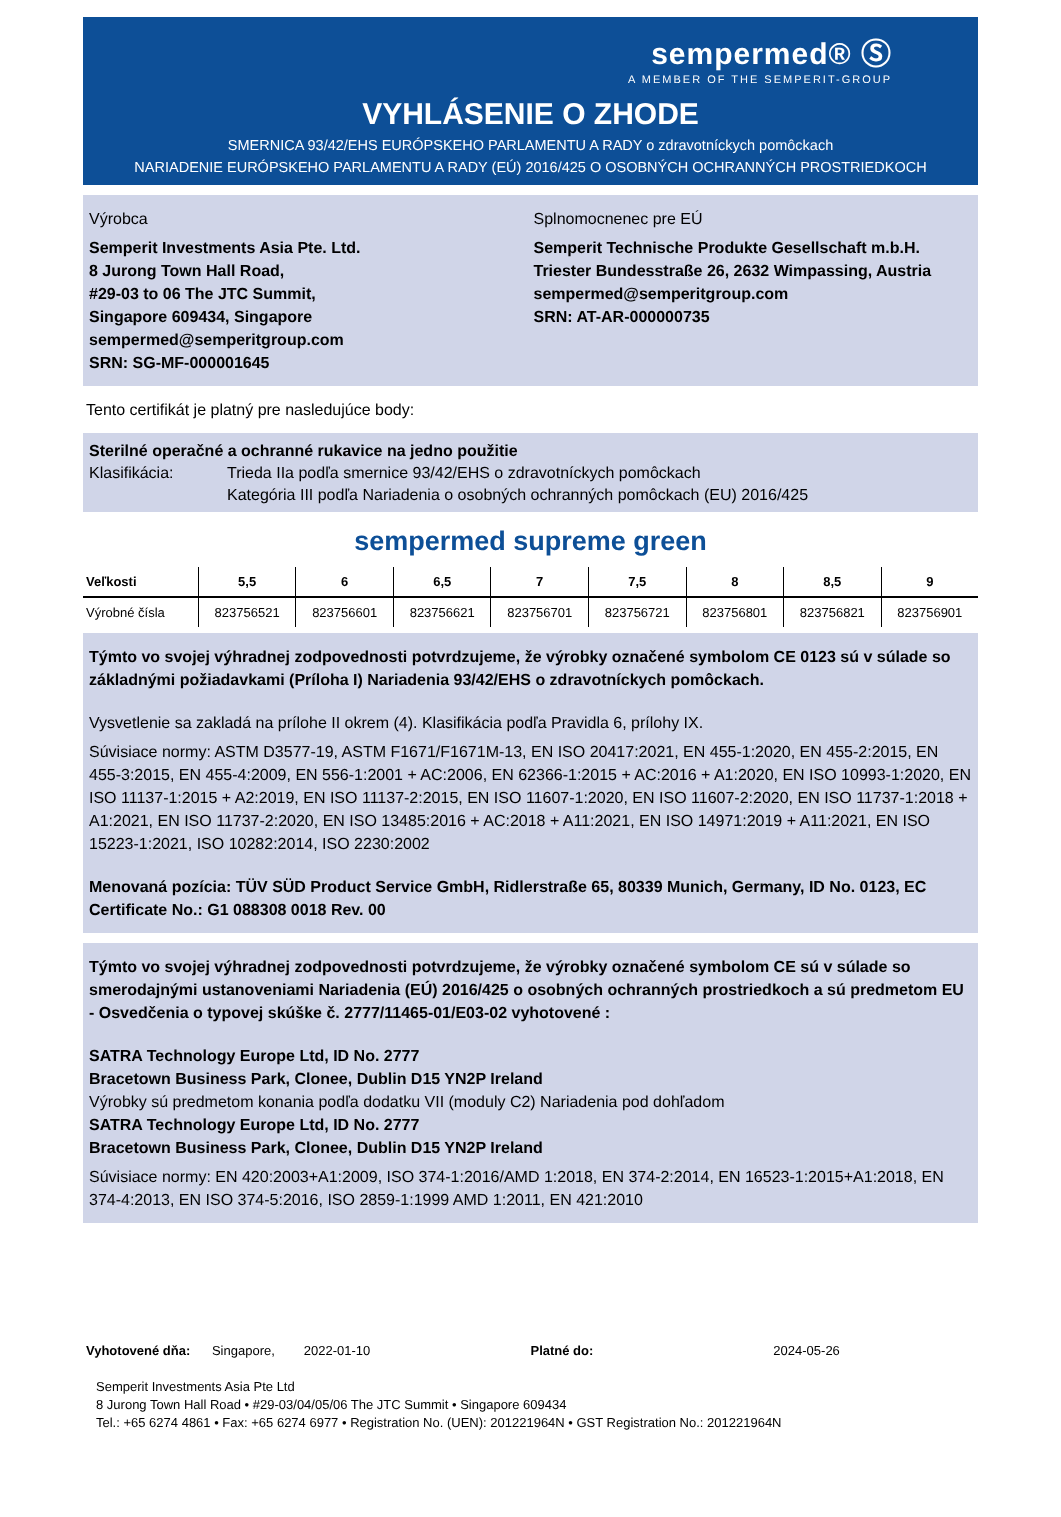sempermed® Ⓢ
A MEMBER OF THE SEMPERIT-GROUP
VYHLÁSENIE O ZHODE
SMERNICA 93/42/EHS EURÓPSKEHO PARLAMENTU A RADY o zdravotníckych pomôckach
NARIADENIE EURÓPSKEHO PARLAMENTU A RADY (EÚ) 2016/425 O OSOBNÝCH OCHRANNÝCH PROSTRIEDKOCH
Výrobca
Semperit Investments Asia Pte. Ltd.
8 Jurong Town Hall Road,
#29-03 to 06 The JTC Summit,
Singapore 609434, Singapore
sempermed@semperitgroup.com
SRN: SG-MF-000001645
Splnomocnenec pre EÚ
Semperit Technische Produkte Gesellschaft m.b.H.
Triester Bundesstraße 26, 2632 Wimpassing, Austria
sempermed@semperitgroup.com
SRN: AT-AR-000000735
Tento certifikát je platný pre nasledujúce body:
Sterilné operačné a ochranné rukavice na jedno použitie
Klasifikácia: Trieda IIa podľa smernice 93/42/EHS o zdravotníckych pomôckach
Kategória III podľa Nariadenia o osobných ochranných pomôckach (EU) 2016/425
sempermed supreme green
| Veľkosti | 5,5 | 6 | 6,5 | 7 | 7,5 | 8 | 8,5 | 9 |
| --- | --- | --- | --- | --- | --- | --- | --- | --- |
| Výrobné čísla | 823756521 | 823756601 | 823756621 | 823756701 | 823756721 | 823756801 | 823756821 | 823756901 |
Týmto vo svojej výhradnej zodpovednosti potvrdzujeme, že výrobky označené symbolom CE 0123 sú v súlade so základnými požiadavkami (Príloha I) Nariadenia 93/42/EHS o zdravotníckych pomôckach.
Vysvetlenie sa zakladá na prílohe II okrem (4). Klasifikácia podľa Pravidla 6, prílohy IX.
Súvisiace normy: ASTM D3577-19, ASTM F1671/F1671M-13, EN ISO 20417:2021, EN 455-1:2020, EN 455-2:2015, EN 455-3:2015, EN 455-4:2009, EN 556-1:2001 + AC:2006, EN 62366-1:2015 + AC:2016 + A1:2020, EN ISO 10993-1:2020, EN ISO 11137-1:2015 + A2:2019, EN ISO 11137-2:2015, EN ISO 11607-1:2020, EN ISO 11607-2:2020, EN ISO 11737-1:2018 + A1:2021, EN ISO 11737-2:2020, EN ISO 13485:2016 + AC:2018 + A11:2021, EN ISO 14971:2019 + A11:2021, EN ISO 15223-1:2021, ISO 10282:2014, ISO 2230:2002
Menovaná pozícia: TÜV SÜD Product Service GmbH, Ridlerstraße 65, 80339 Munich, Germany, ID No. 0123, EC Certificate No.: G1 088308 0018 Rev. 00
Týmto vo svojej výhradnej zodpovednosti potvrdzujeme, že výrobky označené symbolom CE sú v súlade so smerodajnými ustanoveniami Nariadenia (EÚ) 2016/425 o osobných ochranných prostriedkoch a sú predmetom EU - Osvedčenia o typovej skúške č. 2777/11465-01/E03-02 vyhotovené :
SATRA Technology Europe Ltd, ID No. 2777
Bracetown Business Park, Clonee, Dublin D15 YN2P Ireland
Výrobky sú predmetom konania podľa dodatku VII (moduly C2) Nariadenia pod dohľadom
SATRA Technology Europe Ltd, ID No. 2777
Bracetown Business Park, Clonee, Dublin D15 YN2P Ireland
Súvisiace normy: EN 420:2003+A1:2009, ISO 374-1:2016/AMD 1:2018, EN 374-2:2014, EN 16523-1:2015+A1:2018, EN 374-4:2013, EN ISO 374-5:2016, ISO 2859-1:1999 AMD 1:2011, EN 421:2010
Vyhotovené dňa: Singapore, 2022-01-10
Platné do: 2024-05-26
Semperit Investments Asia Pte Ltd
8 Jurong Town Hall Road • #29-03/04/05/06 The JTC Summit • Singapore 609434
Tel.: +65 6274 4861 • Fax: +65 6274 6977 • Registration No. (UEN): 201221964N • GST Registration No.: 201221964N